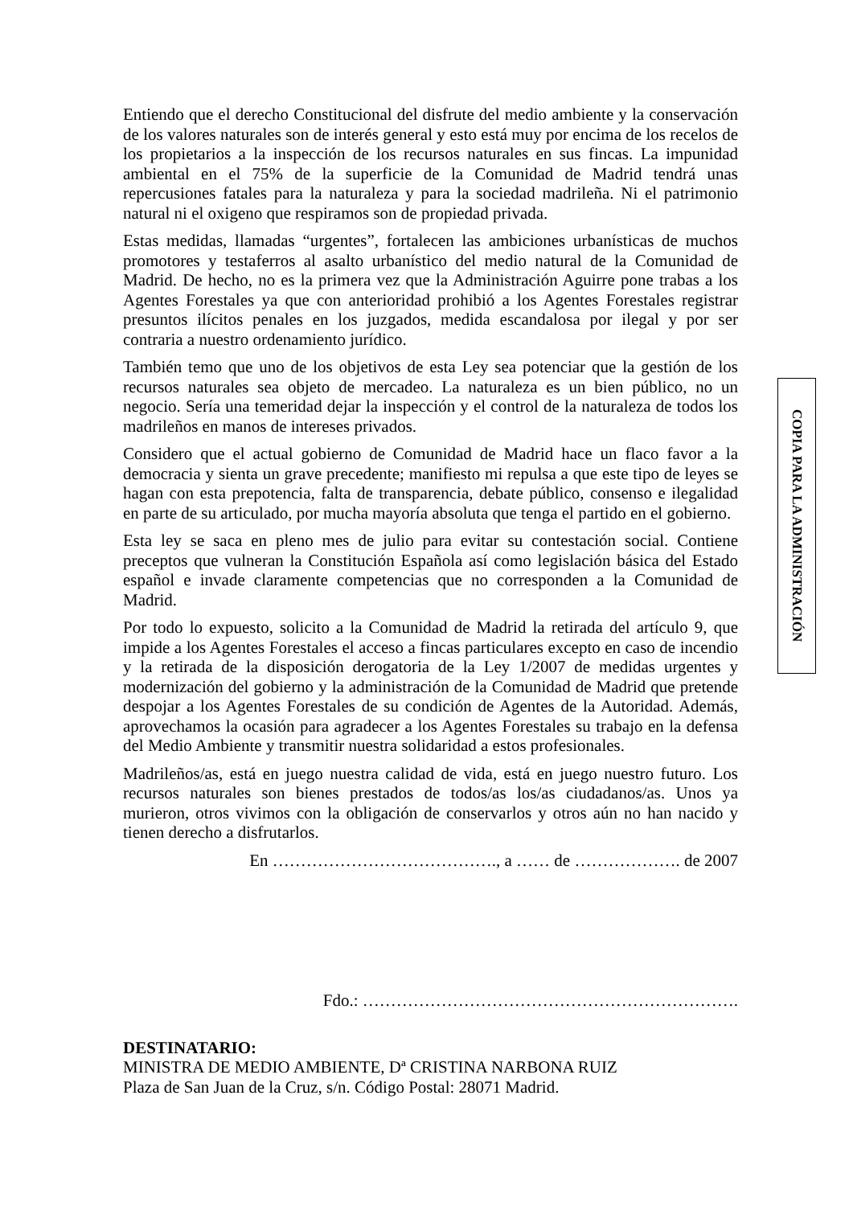Entiendo que el derecho Constitucional del disfrute del medio ambiente y la conservación de los valores naturales son de interés general y esto está muy por encima de los recelos de los propietarios a la inspección de los recursos naturales en sus fincas. La impunidad ambiental en el 75% de la superficie de la Comunidad de Madrid tendrá unas repercusiones fatales para la naturaleza y para la sociedad madrileña. Ni el patrimonio natural ni el oxigeno que respiramos son de propiedad privada.
Estas medidas, llamadas “urgentes”, fortalecen las ambiciones urbanísticas de muchos promotores y testaferros al asalto urbanístico del medio natural de la Comunidad de Madrid. De hecho, no es la primera vez que la Administración Aguirre pone trabas a los Agentes Forestales ya que con anterioridad prohibió a los Agentes Forestales registrar presuntos ilícitos penales en los juzgados, medida escandalosa por ilegal y por ser contraria a nuestro ordenamiento jurídico.
También temo que uno de los objetivos de esta Ley sea potenciar que la gestión de los recursos naturales sea objeto de mercadeo. La naturaleza es un bien público, no un negocio. Sería una temeridad dejar la inspección y el control de la naturaleza de todos los madrileños en manos de intereses privados.
Considero que el actual gobierno de Comunidad de Madrid hace un flaco favor a la democracia y sienta un grave precedente; manifiesto mi repulsa a que este tipo de leyes se hagan con esta prepotencia, falta de transparencia, debate público, consenso e ilegalidad en parte de su articulado, por mucha mayoría absoluta que tenga el partido en el gobierno.
Esta ley se saca en pleno mes de julio para evitar su contestación social. Contiene preceptos que vulneran la Constitución Española así como legislación básica del Estado español e invade claramente competencias que no corresponden a la Comunidad de Madrid.
Por todo lo expuesto, solicito a la Comunidad de Madrid la retirada del artículo 9, que impide a los Agentes Forestales el acceso a fincas particulares excepto en caso de incendio y la retirada de la disposición derogatoria de la Ley 1/2007 de medidas urgentes y modernización del gobierno y la administración de la Comunidad de Madrid que pretende despojar a los Agentes Forestales de su condición de Agentes de la Autoridad. Además, aprovechamos la ocasión para agradecer a los Agentes Forestales su trabajo en la defensa del Medio Ambiente y transmitir nuestra solidaridad a estos profesionales.
Madrileños/as, está en juego nuestra calidad de vida, está en juego nuestro futuro. Los recursos naturales son bienes prestados de todos/as los/as ciudadanos/as. Unos ya murieron, otros vivimos con la obligación de conservarlos y otros aún no han nacido y tienen derecho a disfrutarlos.
En …………………………………., a …… de ………………. de 2007
Fdo.: ………………………………………………………….
DESTINATARIO:
MINISTRA DE MEDIO AMBIENTE, Dª CRISTINA NARBONA RUIZ
Plaza de San Juan de la Cruz, s/n. Código Postal: 28071 Madrid.
COPIA PARA LA ADMINISTRACIÓN